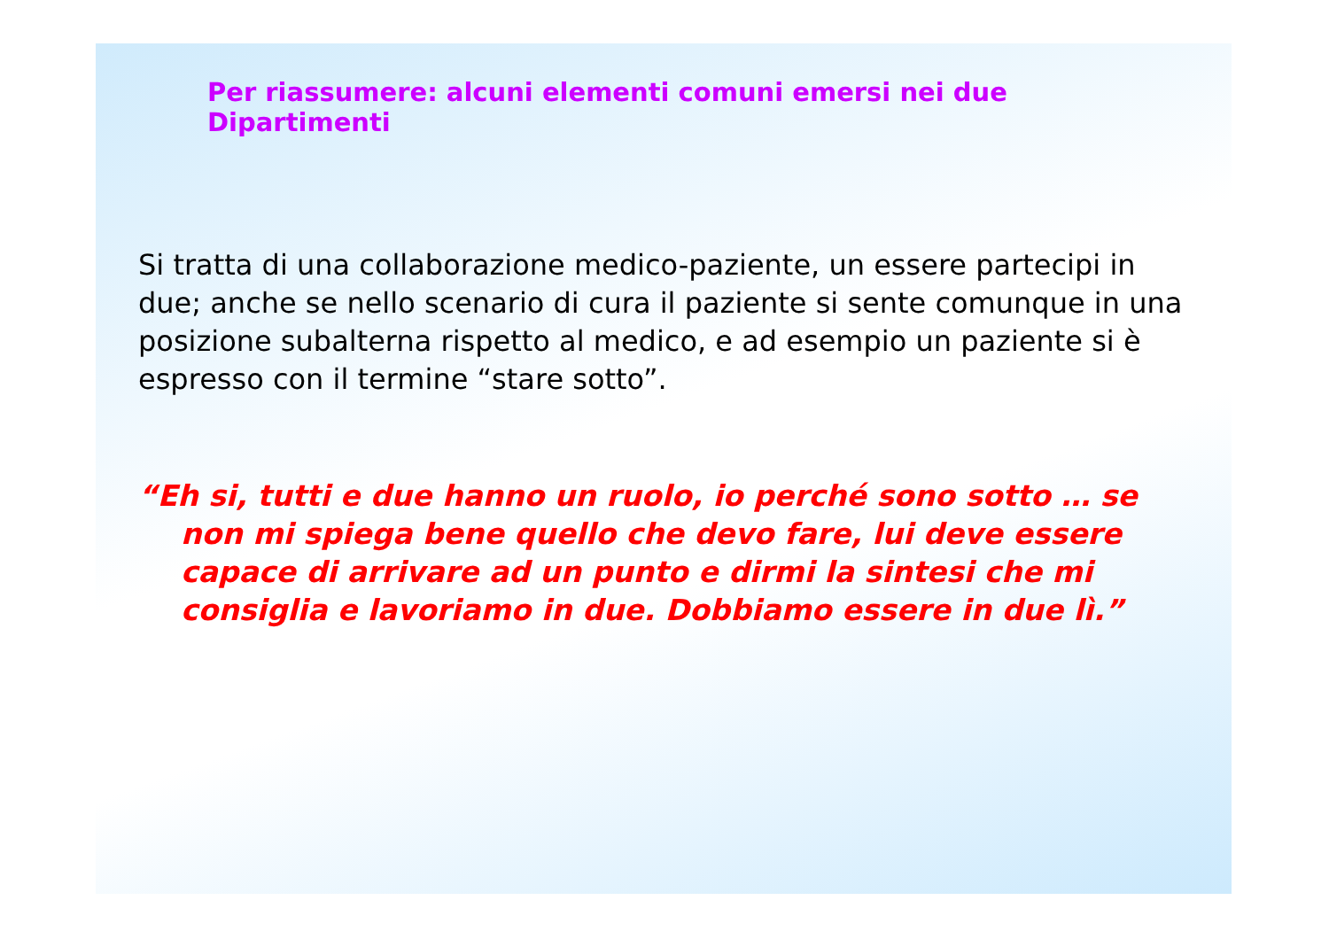Per riassumere: alcuni elementi comuni emersi nei due Dipartimenti
Si tratta di una collaborazione medico-paziente, un essere partecipi in due; anche se nello scenario di cura il paziente si sente comunque in una posizione subalterna rispetto al medico, e ad esempio un paziente si è espresso con il termine “stare sotto”.
“Eh si, tutti e due hanno un ruolo, io perché sono sotto … se non mi spiega bene quello che devo fare, lui deve essere capace di arrivare ad un punto e dirmi la sintesi che mi consiglia e lavoriamo in due. Dobbiamo essere in due lì.”